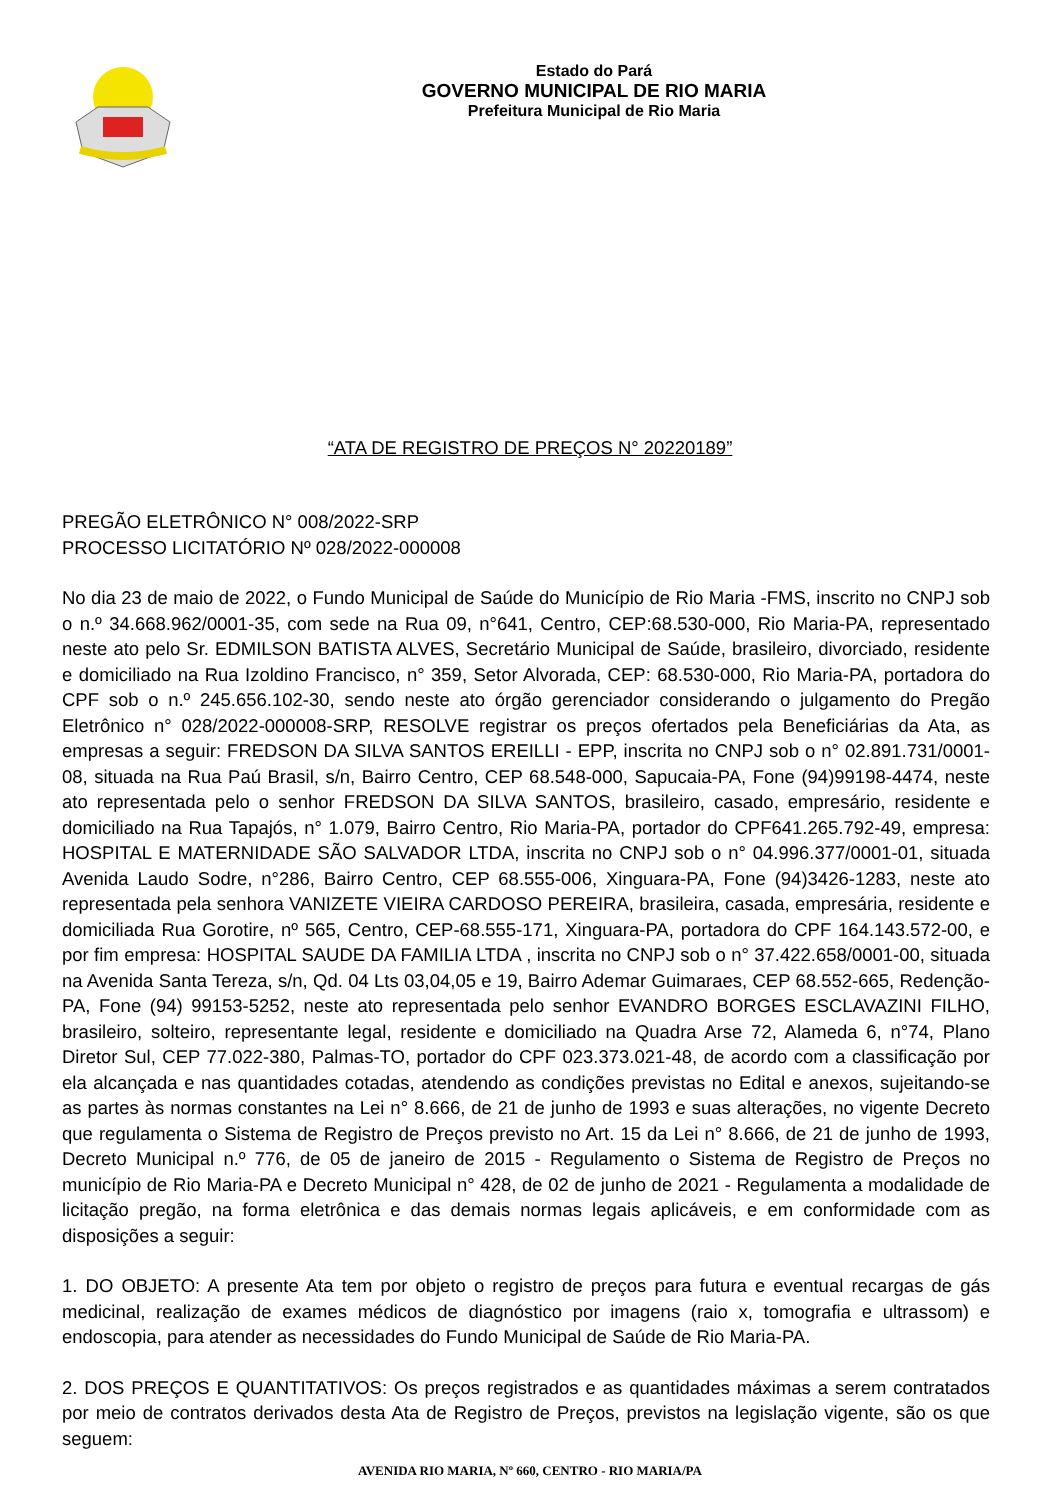Estado do Pará
GOVERNO MUNICIPAL DE RIO MARIA
Prefeitura Municipal de Rio Maria
“ATA DE REGISTRO DE PREÇOS N° 20220189”
PREGÃO ELETRÔNICO N° 008/2022-SRP
PROCESSO LICITATÓRIO Nº 028/2022-000008
No dia 23 de maio de 2022, o Fundo Municipal de Saúde do Município de Rio Maria -FMS, inscrito no CNPJ sob o n.º 34.668.962/0001-35, com sede na Rua 09, n°641, Centro, CEP:68.530-000, Rio Maria-PA, representado neste ato pelo Sr. EDMILSON BATISTA ALVES, Secretário Municipal de Saúde, brasileiro, divorciado, residente e domiciliado na Rua Izoldino Francisco, n° 359, Setor Alvorada, CEP: 68.530-000, Rio Maria-PA, portadora do CPF sob o n.º 245.656.102-30, sendo neste ato órgão gerenciador considerando o julgamento do Pregão Eletrônico n° 028/2022-000008-SRP, RESOLVE registrar os preços ofertados pela Beneficiárias da Ata, as empresas a seguir: FREDSON DA SILVA SANTOS EREILLI - EPP, inscrita no CNPJ sob o n° 02.891.731/0001-08, situada na Rua Paú Brasil, s/n, Bairro Centro, CEP 68.548-000, Sapucaia-PA, Fone (94)99198-4474, neste ato representada pelo o senhor FREDSON DA SILVA SANTOS, brasileiro, casado, empresário, residente e domiciliado na Rua Tapajós, n° 1.079, Bairro Centro, Rio Maria-PA, portador do CPF641.265.792-49, empresa: HOSPITAL E MATERNIDADE SÃO SALVADOR LTDA, inscrita no CNPJ sob o n° 04.996.377/0001-01, situada Avenida Laudo Sodre, n°286, Bairro Centro, CEP 68.555-006, Xinguara-PA, Fone (94)3426-1283, neste ato representada pela senhora VANIZETE VIEIRA CARDOSO PEREIRA, brasileira, casada, empresária, residente e domiciliada Rua Gorotire, nº 565, Centro, CEP-68.555-171, Xinguara-PA, portadora do CPF 164.143.572-00, e por fim empresa: HOSPITAL SAUDE DA FAMILIA LTDA , inscrita no CNPJ sob o n° 37.422.658/0001-00, situada na Avenida Santa Tereza, s/n, Qd. 04 Lts 03,04,05 e 19, Bairro Ademar Guimaraes, CEP 68.552-665, Redenção-PA, Fone (94) 99153-5252, neste ato representada pelo senhor EVANDRO BORGES ESCLAVAZINI FILHO, brasileiro, solteiro, representante legal, residente e domiciliado na Quadra Arse 72, Alameda 6, n°74, Plano Diretor Sul, CEP 77.022-380, Palmas-TO, portador do CPF 023.373.021-48, de acordo com a classificação por ela alcançada e nas quantidades cotadas, atendendo as condições previstas no Edital e anexos, sujeitando-se as partes às normas constantes na Lei n° 8.666, de 21 de junho de 1993 e suas alterações, no vigente Decreto que regulamenta o Sistema de Registro de Preços previsto no Art. 15 da Lei n° 8.666, de 21 de junho de 1993, Decreto Municipal n.º 776, de 05 de janeiro de 2015 - Regulamento o Sistema de Registro de Preços no município de Rio Maria-PA e Decreto Municipal n° 428, de 02 de junho de 2021 - Regulamenta a modalidade de licitação pregão, na forma eletrônica e das demais normas legais aplicáveis, e em conformidade com as disposições a seguir:
1. DO OBJETO: A presente Ata tem por objeto o registro de preços para futura e eventual recargas de gás medicinal, realização de exames médicos de diagnóstico por imagens (raio x, tomografia e ultrassom) e endoscopia, para atender as necessidades do Fundo Municipal de Saúde de Rio Maria-PA.
2. DOS PREÇOS E QUANTITATIVOS: Os preços registrados e as quantidades máximas a serem contratados por meio de contratos derivados desta Ata de Registro de Preços, previstos na legislação vigente, são os que seguem:
AVENIDA RIO MARIA, Nº 660, CENTRO - RIO MARIA/PA